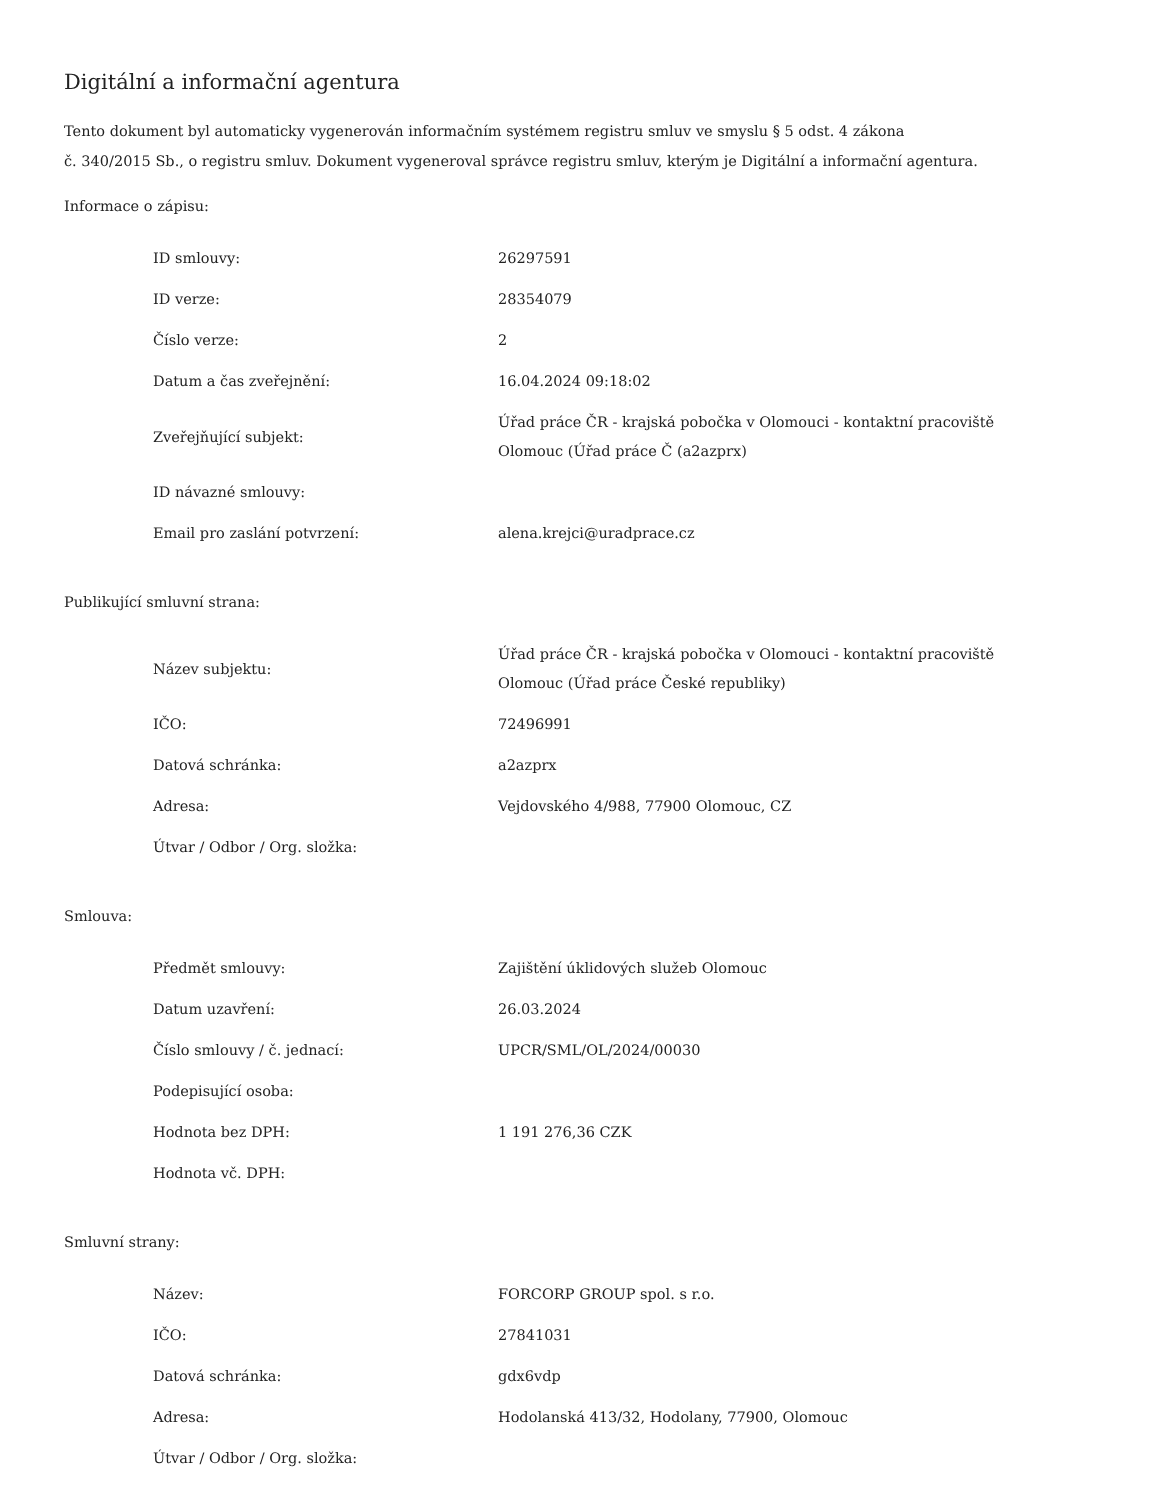Digitální a informační agentura
Tento dokument byl automaticky vygenerován informačním systémem registru smluv ve smyslu § 5 odst. 4 zákona
č. 340/2015 Sb., o registru smluv. Dokument vygeneroval správce registru smluv, kterým je Digitální a informační agentura.
Informace o zápisu:
| ID smlouvy: | 26297591 |
| ID verze: | 28354079 |
| Číslo verze: | 2 |
| Datum a čas zveřejnění: | 16.04.2024 09:18:02 |
| Zveřejňující subjekt: | Úřad práce ČR - krajská pobočka v Olomouci - kontaktní pracoviště Olomouc (Úřad práce Č (a2azprx) |
| ID návazné smlouvy: | |
| Email pro zaslání potvrzení: | alena.krejci@uradprace.cz |
Publikující smluvní strana:
| Název subjektu: | Úřad práce ČR - krajská pobočka v Olomouci - kontaktní pracoviště Olomouc (Úřad práce České republiky) |
| IČO: | 72496991 |
| Datová schránka: | a2azprx |
| Adresa: | Vejdovského 4/988, 77900 Olomouc, CZ |
| Útvar / Odbor / Org. složka: | |
Smlouva:
| Předmět smlouvy: | Zajištění úklidových služeb Olomouc |
| Datum uzavření: | 26.03.2024 |
| Číslo smlouvy / č. jednací: | UPCR/SML/OL/2024/00030 |
| Podepisující osoba: | |
| Hodnota bez DPH: | 1 191 276,36 CZK |
| Hodnota vč. DPH: | |
Smluvní strany:
| Název: | FORCORP GROUP spol. s r.o. |
| IČO: | 27841031 |
| Datová schránka: | gdx6vdp |
| Adresa: | Hodolanská 413/32, Hodolany, 77900, Olomouc |
| Útvar / Odbor / Org. složka: | |